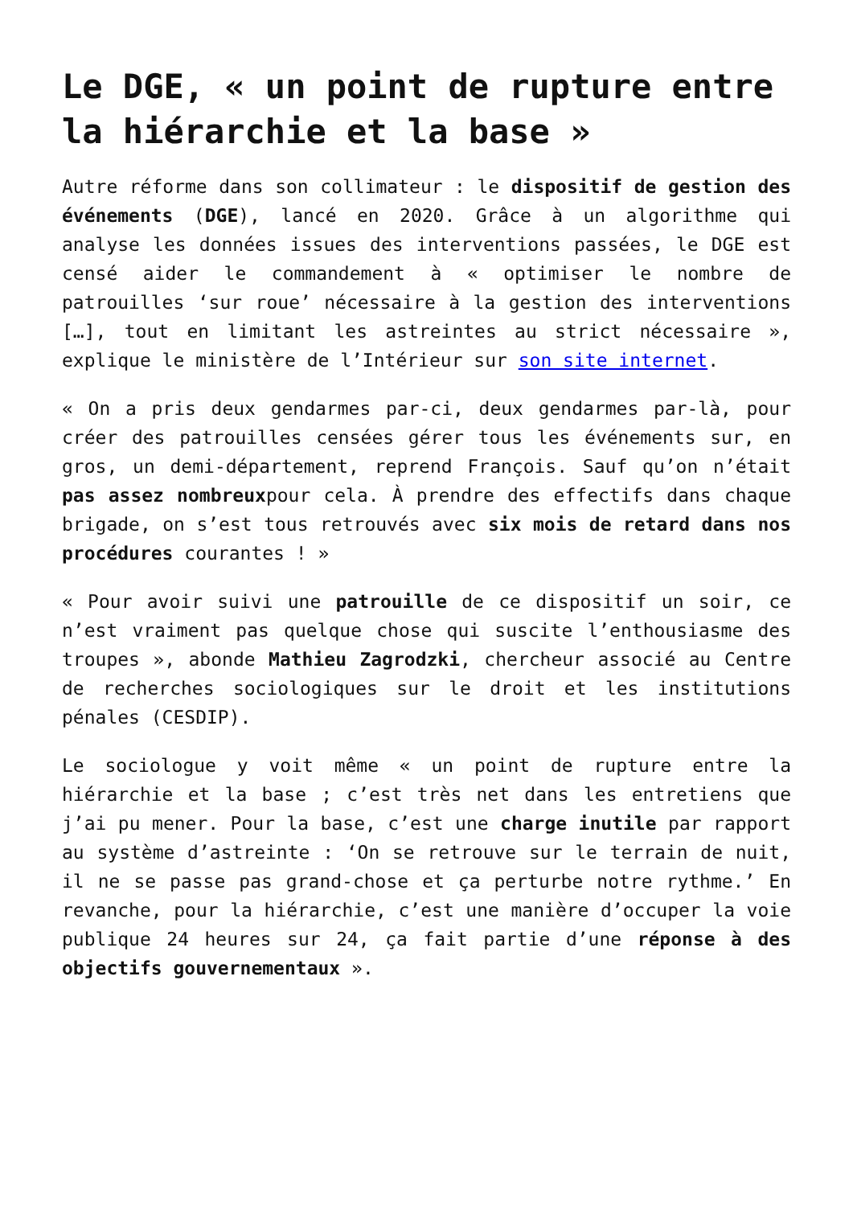Le DGE, « un point de rupture entre la hiérarchie et la base »
Autre réforme dans son collimateur : le dispositif de gestion des événements (DGE), lancé en 2020. Grâce à un algorithme qui analyse les données issues des interventions passées, le DGE est censé aider le commandement à « optimiser le nombre de patrouilles ‘sur roue’ nécessaire à la gestion des interventions […], tout en limitant les astreintes au strict nécessaire », explique le ministère de l’Intérieur sur son site internet.
« On a pris deux gendarmes par-ci, deux gendarmes par-là, pour créer des patrouilles censées gérer tous les événements sur, en gros, un demi-département, reprend François. Sauf qu’on n’était pas assez nombreuxpour cela. À prendre des effectifs dans chaque brigade, on s’est tous retrouvés avec six mois de retard dans nos procédures courantes ! »
« Pour avoir suivi une patrouille de ce dispositif un soir, ce n’est vraiment pas quelque chose qui suscite l’enthousiasme des troupes », abonde Mathieu Zagrodzki, chercheur associé au Centre de recherches sociologiques sur le droit et les institutions pénales (CESDIP).
Le sociologue y voit même « un point de rupture entre la hiérarchie et la base ; c’est très net dans les entretiens que j’ai pu mener. Pour la base, c’est une charge inutile par rapport au système d’astreinte : ‘On se retrouve sur le terrain de nuit, il ne se passe pas grand-chose et ça perturbe notre rythme.’ En revanche, pour la hiérarchie, c’est une manière d’occuper la voie publique 24 heures sur 24, ça fait partie d’une réponse à des objectifs gouvernementaux ».